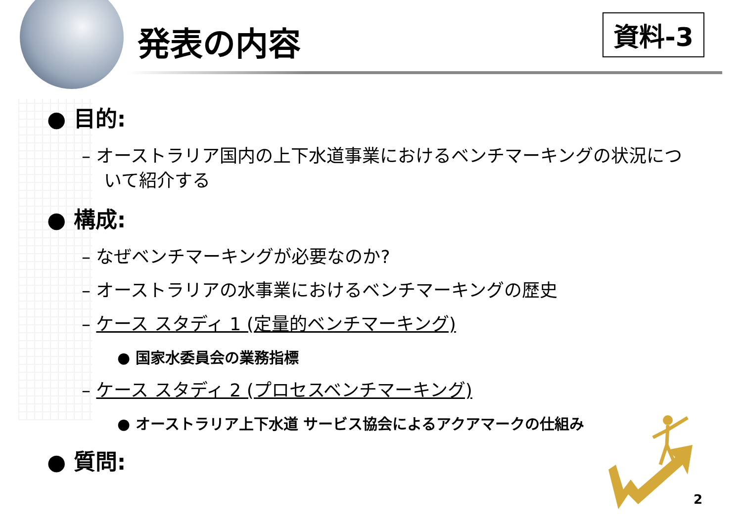発表の内容 資料-3
● 目的:
– オーストラリア国内の上下水道事業におけるベンチマーキングの状況について紹介する
● 構成:
– なぜベンチマーキングが必要なのか?
– オーストラリアの水事業におけるベンチマーキングの歴史
– ケース スタディ 1 (定量的ベンチマーキング)
● 国家水委員会の業務指標
– ケース スタディ 2 (プロセスベンチマーキング)
● オーストラリア上下水道 サービス協会によるアクアマークの仕組み
● 質問:
2